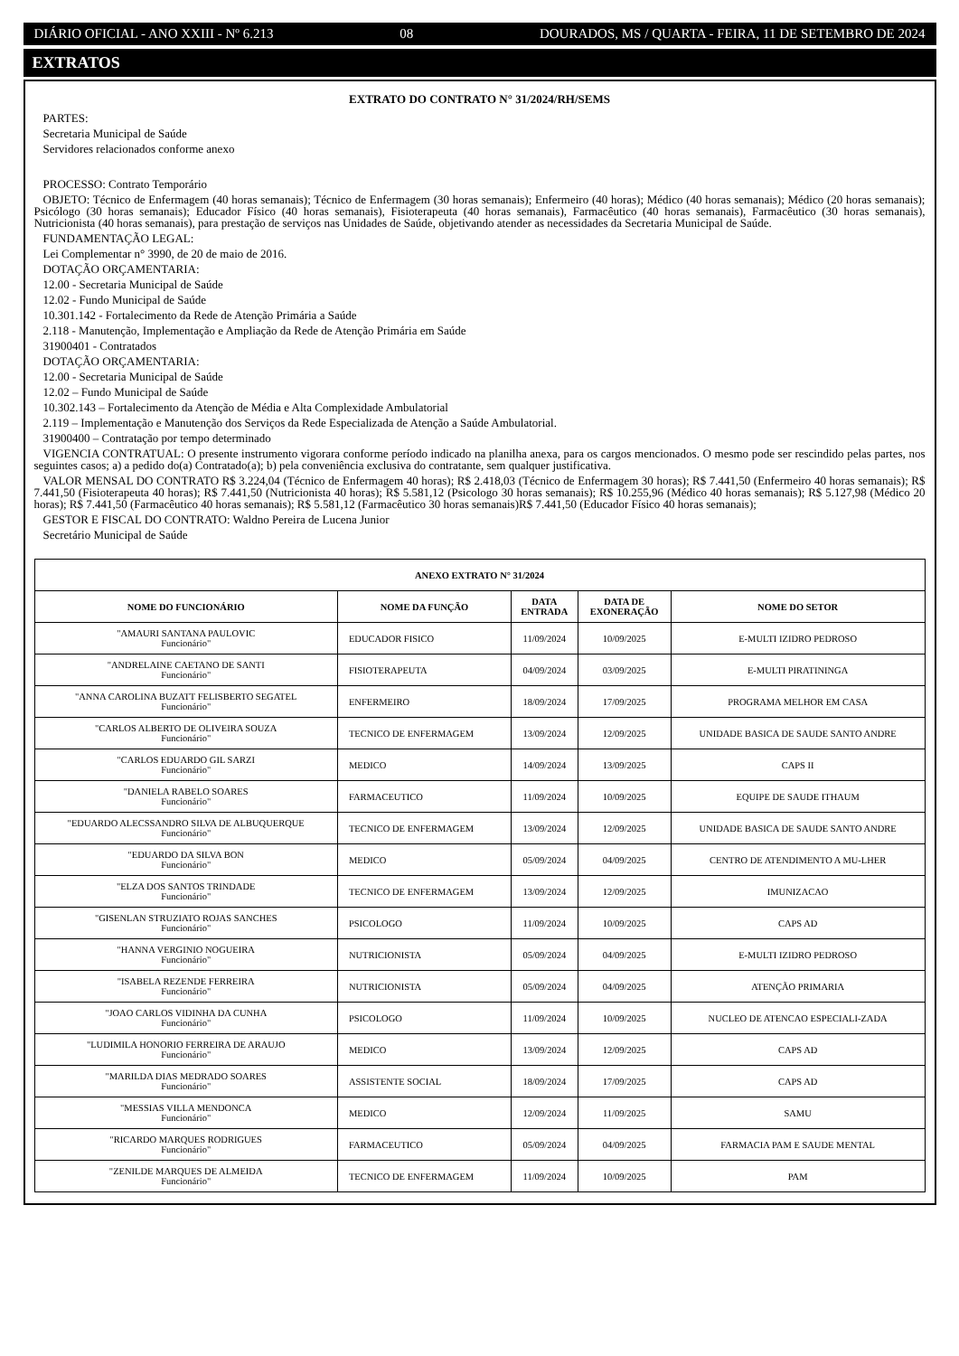DIÁRIO OFICIAL - ANO XXIII - Nº 6.213 08 DOURADOS, MS / QUARTA - FEIRA, 11 DE SETEMBRO DE 2024
EXTRATOS
EXTRATO DO CONTRATO N° 31/2024/RH/SEMS
PARTES:
Secretaria Municipal de Saúde
Servidores relacionados conforme anexo
PROCESSO: Contrato Temporário
OBJETO: Técnico de Enfermagem (40 horas semanais); Técnico de Enfermagem (30 horas semanais); Enfermeiro (40 horas); Médico (40 horas semanais); Médico (20 horas semanais); Psicólogo (30 horas semanais); Educador Físico (40 horas semanais), Fisioterapeuta (40 horas semanais), Farmacêutico (40 horas semanais), Farmacêutico (30 horas semanais), Nutricionista (40 horas semanais), para prestação de serviços nas Unidades de Saúde, objetivando atender as necessidades da Secretaria Municipal de Saúde.
FUNDAMENTAÇÃO LEGAL:
Lei Complementar n° 3990, de 20 de maio de 2016.
DOTAÇÃO ORÇAMENTARIA:
12.00 - Secretaria Municipal de Saúde
12.02 - Fundo Municipal de Saúde
10.301.142 - Fortalecimento da Rede de Atenção Primária a Saúde
2.118 - Manutenção, Implementação e Ampliação da Rede de Atenção Primária em Saúde
31900401 - Contratados
DOTAÇÃO ORÇAMENTARIA:
12.00 - Secretaria Municipal de Saúde
12.02 – Fundo Municipal de Saúde
10.302.143 – Fortalecimento da Atenção de Média e Alta Complexidade Ambulatorial
2.119 – Implementação e Manutenção dos Serviços da Rede Especializada de Atenção a Saúde Ambulatorial.
31900400 – Contratação por tempo determinado
VIGENCIA CONTRATUAL: O presente instrumento vigorara conforme período indicado na planilha anexa, para os cargos mencionados. O mesmo pode ser rescindido pelas partes, nos seguintes casos; a) a pedido do(a) Contratado(a); b) pela conveniência exclusiva do contratante, sem qualquer justificativa.
VALOR MENSAL DO CONTRATO R$ 3.224,04 (Técnico de Enfermagem 40 horas); R$ 2.418,03 (Técnico de Enfermagem 30 horas); R$ 7.441,50 (Enfermeiro 40 horas semanais); R$ 7.441,50 (Fisioterapeuta 40 horas); R$ 7.441,50 (Nutricionista 40 horas); R$ 5.581,12 (Psicologo 30 horas semanais); R$ 10.255,96 (Médico 40 horas semanais); R$ 5.127,98 (Médico 20 horas); R$ 7.441,50 (Farmacêutico 40 horas semanais); R$ 5.581,12 (Farmacêutico 30 horas semanais)R$ 7.441,50 (Educador Físico 40 horas semanais);
GESTOR E FISCAL DO CONTRATO: Waldno Pereira de Lucena Junior
Secretário Municipal de Saúde
| ANEXO EXTRATO N° 31/2024 | | | | |
| --- | --- | --- | --- | --- |
| NOME DO FUNCIONÁRIO | NOME DA FUNÇÃO | DATA ENTRADA | DATA DE EXONERAÇÃO | NOME DO SETOR |
| "AMAURI SANTANA PAULOVIC Funcionário" | EDUCADOR FISICO | 11/09/2024 | 10/09/2025 | E-MULTI IZIDRO PEDROSO |
| "ANDRELAINE CAETANO DE SANTI Funcionário" | FISIOTERAPEUTA | 04/09/2024 | 03/09/2025 | E-MULTI PIRATININGA |
| "ANNA CAROLINA BUZATT FELISBERTO SEGATEL Funcionário" | ENFERMEIRO | 18/09/2024 | 17/09/2025 | PROGRAMA MELHOR EM CASA |
| "CARLOS ALBERTO DE OLIVEIRA SOUZA Funcionário" | TECNICO DE ENFERMAGEM | 13/09/2024 | 12/09/2025 | UNIDADE BASICA DE SAUDE SANTO ANDRE |
| "CARLOS EDUARDO GIL SARZI Funcionário" | MEDICO | 14/09/2024 | 13/09/2025 | CAPS II |
| "DANIELA RABELO SOARES Funcionário" | FARMACEUTICO | 11/09/2024 | 10/09/2025 | EQUIPE DE SAUDE ITHAUM |
| "EDUARDO ALECSSANDRO SILVA DE ALBUQUERQUE Funcionário" | TECNICO DE ENFERMAGEM | 13/09/2024 | 12/09/2025 | UNIDADE BASICA DE SAUDE SANTO ANDRE |
| "EDUARDO DA SILVA BON Funcionário" | MEDICO | 05/09/2024 | 04/09/2025 | CENTRO DE ATENDIMENTO A MU-LHER |
| "ELZA DOS SANTOS TRINDADE Funcionário" | TECNICO DE ENFERMAGEM | 13/09/2024 | 12/09/2025 | IMUNIZACAO |
| "GISENLAN STRUZIATO ROJAS SANCHES Funcionário" | PSICOLOGO | 11/09/2024 | 10/09/2025 | CAPS AD |
| "HANNA VERGINIO NOGUEIRA Funcionário" | NUTRICIONISTA | 05/09/2024 | 04/09/2025 | E-MULTI IZIDRO PEDROSO |
| "ISABELA REZENDE FERREIRA Funcionário" | NUTRICIONISTA | 05/09/2024 | 04/09/2025 | ATENÇÃO PRIMARIA |
| "JOAO CARLOS VIDINHA DA CUNHA Funcionário" | PSICOLOGO | 11/09/2024 | 10/09/2025 | NUCLEO DE ATENCAO ESPECIALI-ZADA |
| "LUDIMILA HONORIO FERREIRA DE ARAUJO Funcionário" | MEDICO | 13/09/2024 | 12/09/2025 | CAPS AD |
| "MARILDA DIAS MEDRADO SOARES Funcionário" | ASSISTENTE SOCIAL | 18/09/2024 | 17/09/2025 | CAPS AD |
| "MESSIAS VILLA MENDONCA Funcionário" | MEDICO | 12/09/2024 | 11/09/2025 | SAMU |
| "RICARDO MARQUES RODRIGUES Funcionário" | FARMACEUTICO | 05/09/2024 | 04/09/2025 | FARMACIA PAM E SAUDE MENTAL |
| "ZENILDE MARQUES DE ALMEIDA Funcionário" | TECNICO DE ENFERMAGEM | 11/09/2024 | 10/09/2025 | PAM |